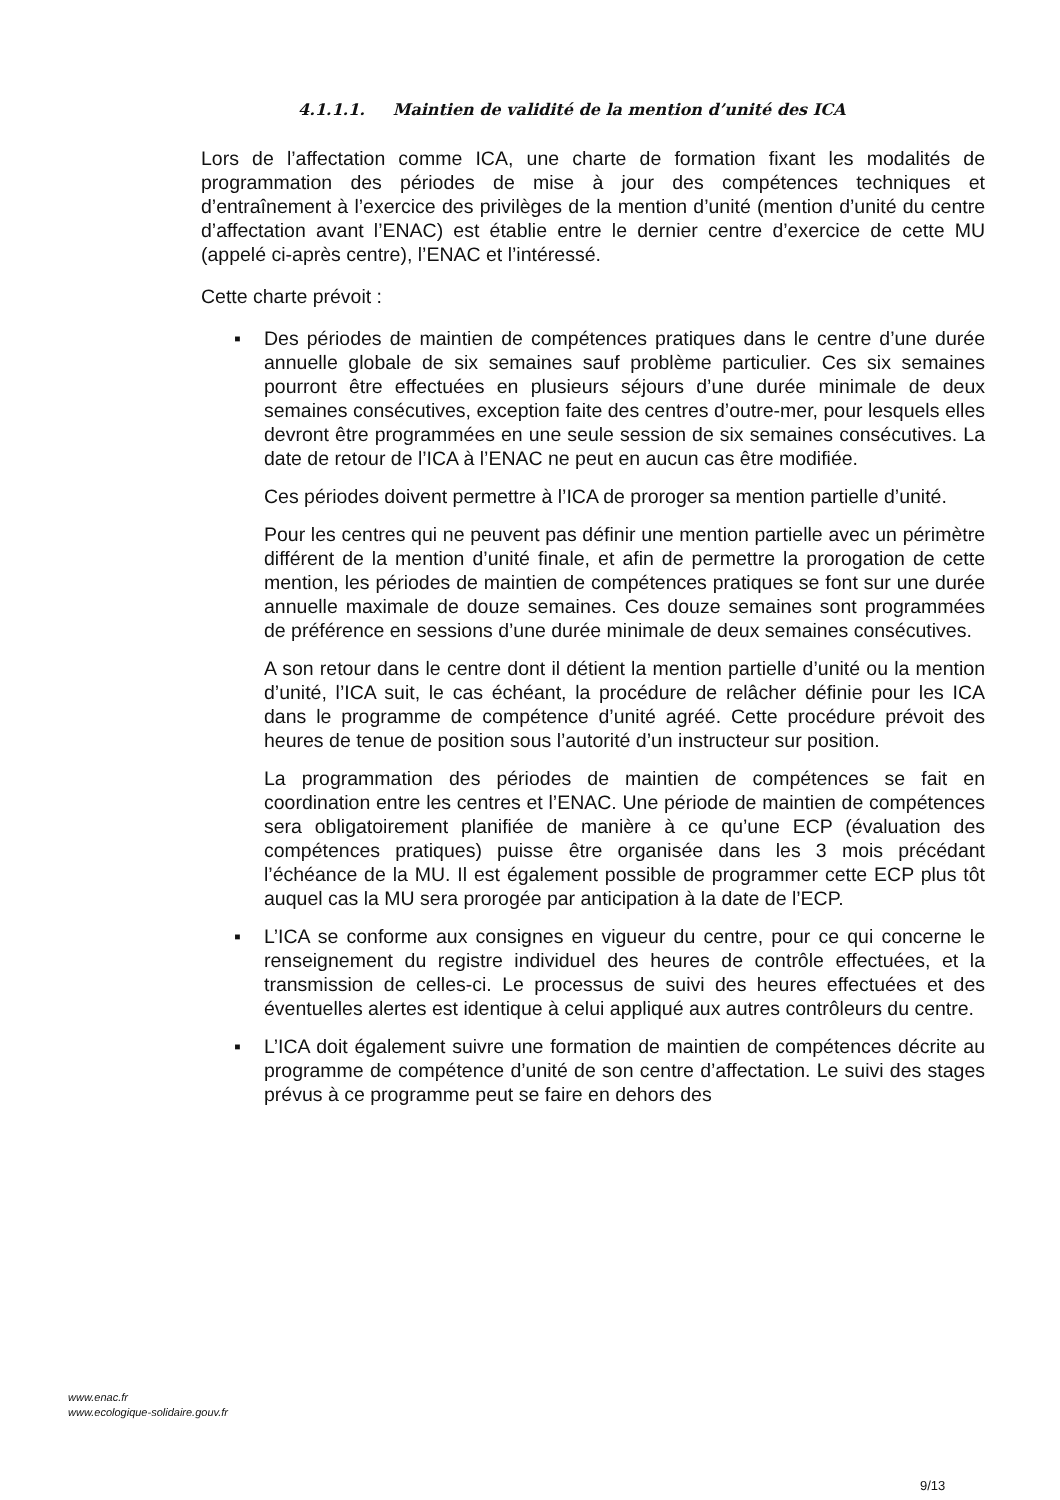4.1.1.1. Maintien de validité de la mention d’unité des ICA
Lors de l’affectation comme ICA, une charte de formation fixant les modalités de programmation des périodes de mise à jour des compétences techniques et d’entraînement à l’exercice des privilèges de la mention d’unité (mention d’unité du centre d’affectation avant l’ENAC) est établie entre le dernier centre d’exercice de cette MU (appelé ci-après centre), l’ENAC et l’intéressé.
Cette charte prévoit :
▪
Des périodes de maintien de compétences pratiques dans le centre d’une durée annuelle globale de six semaines sauf problème particulier. Ces six semaines pourront être effectuées en plusieurs séjours d’une durée minimale de deux semaines consécutives, exception faite des centres d’outre-mer, pour lesquels elles devront être programmées en une seule session de six semaines consécutives. La date de retour de l’ICA à l’ENAC ne peut en aucun cas être modifiée.
Ces périodes doivent permettre à l’ICA de proroger sa mention partielle d’unité.
Pour les centres qui ne peuvent pas définir une mention partielle avec un périmètre différent de la mention d’unité finale, et afin de permettre la prorogation de cette mention, les périodes de maintien de compétences pratiques se font sur une durée annuelle maximale de douze semaines. Ces douze semaines sont programmées de préférence en sessions d’une durée minimale de deux semaines consécutives.
A son retour dans le centre dont il détient la mention partielle d’unité ou la mention d’unité, l’ICA suit, le cas échéant, la procédure de relâcher définie pour les ICA dans le programme de compétence d’unité agréé. Cette procédure prévoit des heures de tenue de position sous l’autorité d’un instructeur sur position.
La programmation des périodes de maintien de compétences se fait en coordination entre les centres et l’ENAC. Une période de maintien de compétences sera obligatoirement planifiée de manière à ce qu’une ECP (évaluation des compétences pratiques) puisse être organisée dans les 3 mois précédant l’échéance de la MU. Il est également possible de programmer cette ECP plus tôt auquel cas la MU sera prorogée par anticipation à la date de l’ECP.
▪
L’ICA se conforme aux consignes en vigueur du centre, pour ce qui concerne le renseignement du registre individuel des heures de contrôle effectuées, et la transmission de celles-ci. Le processus de suivi des heures effectuées et des éventuelles alertes est identique à celui appliqué aux autres contrôleurs du centre.
▪
L’ICA doit également suivre une formation de maintien de compétences décrite au programme de compétence d’unité de son centre d’affectation. Le suivi des stages prévus à ce programme peut se faire en dehors des
www.enac.fr
www.ecologique-solidaire.gouv.fr
9/13